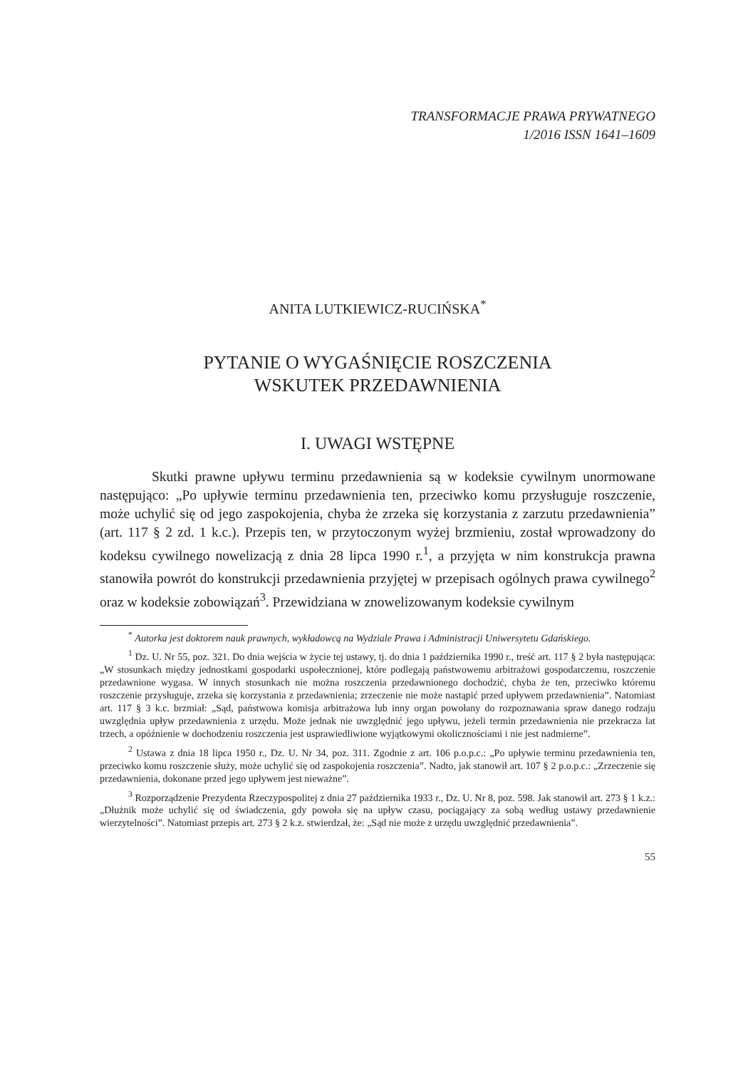TRANSFORMACJE PRAWA PRYWATNEGO
1/2016 ISSN 1641–1609
ANITA LUTKIEWICZ-RUCIŃSKA<sup>*</sup>
PYTANIE O WYGAŚNIĘCIE ROSZCZENIA
WSKUTEK PRZEDAWNIENIA
I. UWAGI WSTĘPNE
Skutki prawne upływu terminu przedawnienia są w kodeksie cywilnym unormowane następująco: „Po upływie terminu przedawnienia ten, przeciwko komu przysługuje roszczenie, może uchylić się od jego zaspokojenia, chyba że zrzeka się korzystania z zarzutu przedawnienia” (art. 117 § 2 zd. 1 k.c.). Przepis ten, w przytoczonym wyżej brzmieniu, został wprowadzony do kodeksu cywilnego nowelizacją z dnia 28 lipca 1990 r.<sup>1</sup>, a przyjęta w nim konstrukcja prawna stanowiła powrót do konstrukcji przedawnienia przyjętej w przepisach ogólnych prawa cywilnego<sup>2</sup> oraz w kodeksie zobowiązań<sup>3</sup>. Przewidziana w znowelizowanym kodeksie cywilnym
<sup>*</sup> Autorka jest doktorem nauk prawnych, wykładowcą na Wydziale Prawa i Administracji Uniwersytetu Gdańskiego.
<sup>1</sup> Dz. U. Nr 55, poz. 321. Do dnia wejścia w życie tej ustawy, tj. do dnia 1 października 1990 r., treść art. 117 § 2 była następująca: „W stosunkach między jednostkami gospodarki uspołecznionej, które podlegają państwowemu arbitrażowi gospodarczemu, roszczenie przedawnione wygasa. W innych stosunkach nie można roszczenia przedawnionego dochodzić, chyba że ten, przeciwko któremu roszczenie przysługuje, zrzeka się korzystania z przedawnienia; zrzeczenie nie może nastąpić przed upływem przedawnienia”. Natomiast art. 117 § 3 k.c. brzmiał: „Sąd, państwowa komisja arbitrażowa lub inny organ powołany do rozpoznawania spraw danego rodzaju uwzględnia upływ przedawnienia z urzędu. Może jednak nie uwzględnić jego upływu, jeżeli termin przedawnienia nie przekracza lat trzech, a opóźnienie w dochodzeniu roszczenia jest usprawiedliwione wyjątkowymi okolicznościami i nie jest nadmierne”.
<sup>2</sup> Ustawa z dnia 18 lipca 1950 r., Dz. U. Nr 34, poz. 311. Zgodnie z art. 106 p.o.p.c.: „Po upływie terminu przedawnienia ten, przeciwko komu roszczenie służy, może uchylić się od zaspokojenia roszczenia”. Nadto, jak stanowił art. 107 § 2 p.o.p.c.: „Zrzeczenie się przedawnienia, dokonane przed jego upływem jest nieważne”.
<sup>3</sup> Rozporządzenie Prezydenta Rzeczypospolitej z dnia 27 października 1933 r., Dz. U. Nr 8, poz. 598. Jak stanowił art. 273 § 1 k.z.: „Dłużnik może uchylić się od świadczenia, gdy powoła się na upływ czasu, pociągający za sobą według ustawy przedawnienie wierzytelności”. Natomiast przepis art. 273 § 2 k.z. stwierdzał, że: „Sąd nie może z urzędu uwzględnić przedawnienia”.
55